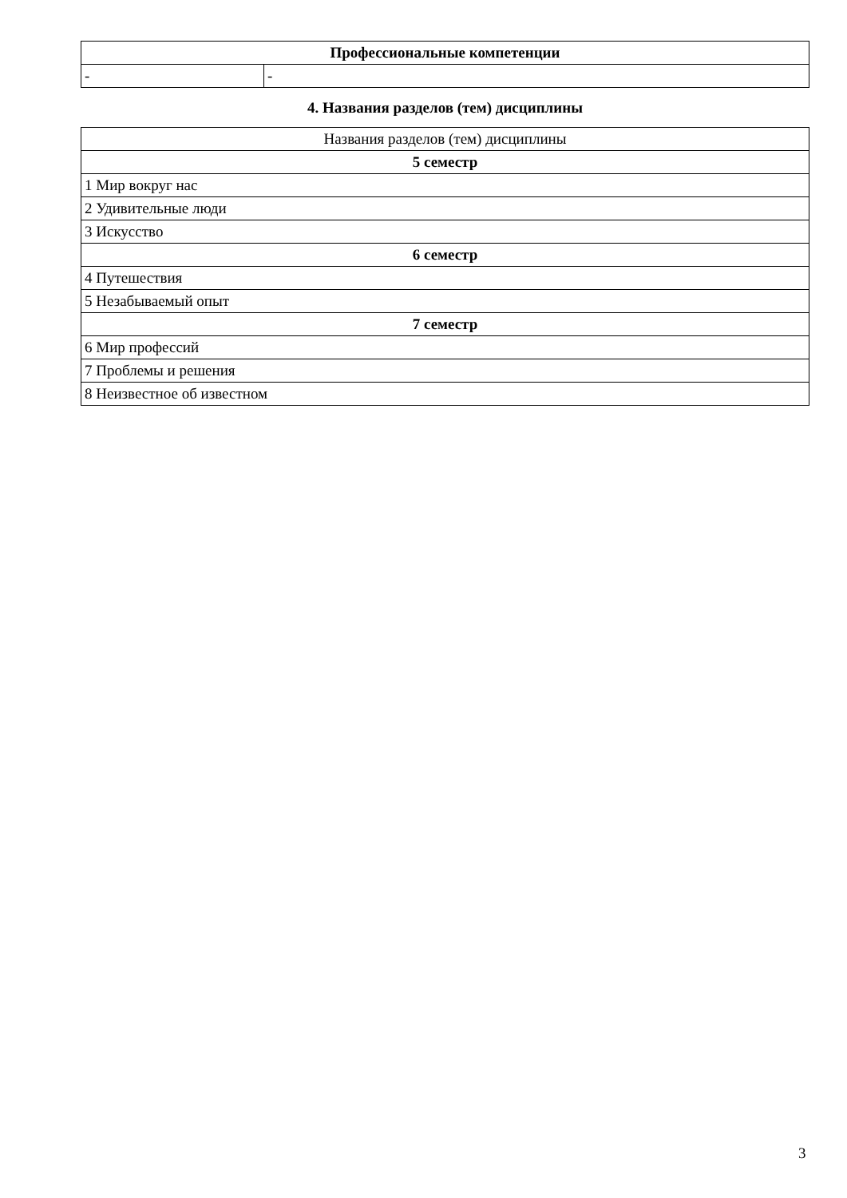| Профессиональные компетенции | |
| --- | --- |
| - | - |
4. Названия разделов (тем) дисциплины
| Названия разделов (тем) дисциплины |
| --- |
| 5 семестр |
| 1 Мир вокруг нас |
| 2 Удивительные люди |
| 3 Искусство |
| 6 семестр |
| 4 Путешествия |
| 5 Незабываемый опыт |
| 7 семестр |
| 6 Мир профессий |
| 7 Проблемы и решения |
| 8 Неизвестное об известном |
3